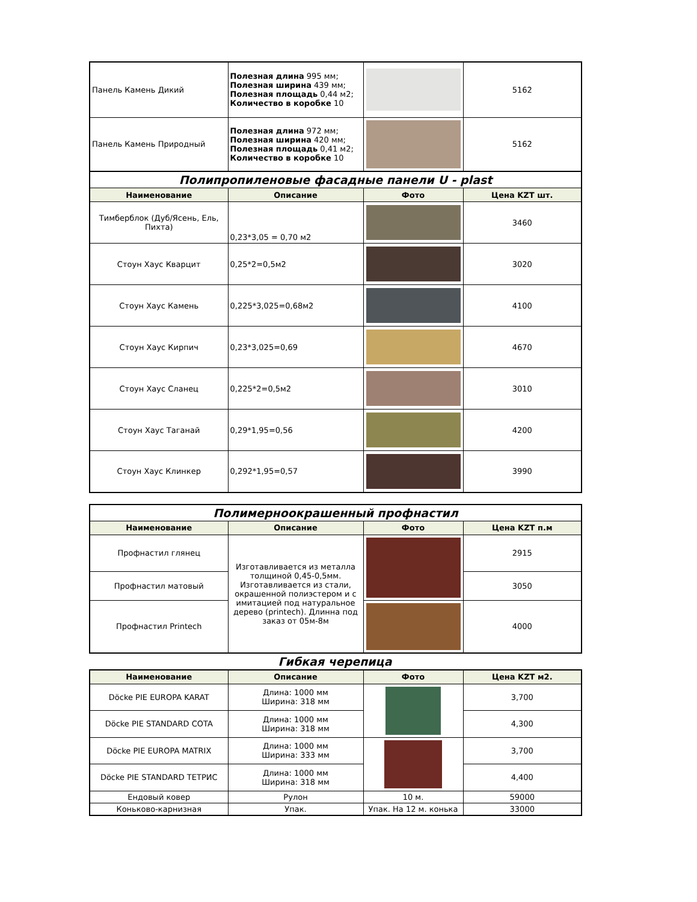| Панель Камень Дикий | Полезная длина 995 мм; Полезная ширина 439 мм; Полезная площадь 0,44 м2; Количество в коробке 10 | | 5162 |
| Панель Камень Природный | Полезная длина 972 мм; Полезная ширина 420 мм; Полезная площадь 0,41 м2; Количество в коробке 10 | | 5162 |
| Полипропиленовые фасадные панели U - plast | | | |
| Наименование | Описание | Фото | Цена KZT шт. |
| Тимберблок (Дуб/Ясень, Ель, Пихта) | 0,23*3,05 = 0,70 м2 | | 3460 |
| Стоун Хаус Кварцит | 0,25*2=0,5м2 | | 3020 |
| Стоун Хаус Камень | 0,225*3,025=0,68м2 | | 4100 |
| Стоун Хаус Кирпич | 0,23*3,025=0,69 | | 4670 |
| Стоун Хаус Сланец | 0,225*2=0,5м2 | | 3010 |
| Стоун Хаус Таганай | 0,29*1,95=0,56 | | 4200 |
| Стоун Хаус Клинкер | 0,292*1,95=0,57 | | 3990 |
| Полимерноокрашенный профнастил | | | |
| Наименование | Описание | Фото | Цена KZT п.м |
| Профнастил глянец | Изготавливается из металла толщиной 0,45-0,5мм. Изготавливается из стали, окрашенной полиэстером и с имитацией под натуральное дерево (printech). Длинна под заказ от 05м-8м | | 2915 |
| Профнастил матовый | | | 3050 |
| Профнастил Printech | | | 4000 |
Гибкая черепица
| Наименование | Описание | Фото | Цена KZT м2. |
| --- | --- | --- | --- |
| Döcke PIE EUROPA KARAT | Длина: 1000 мм Ширина: 318 мм | | 3,700 |
| Döcke PIE STANDARD COTA | Длина: 1000 мм Ширина: 318 мм | | 4,300 |
| Döcke PIE EUROPA MATRIX | Длина: 1000 мм Ширина: 333 мм | | 3,700 |
| Döcke PIE STANDARD ТЕТРИС | Длина: 1000 мм Ширина: 318 мм | | 4,400 |
| Ендовый ковер | Рулон | 10 м. | 59000 |
| Коньково-карнизная | Упак. | Упак. На 12 м. конька | 33000 |